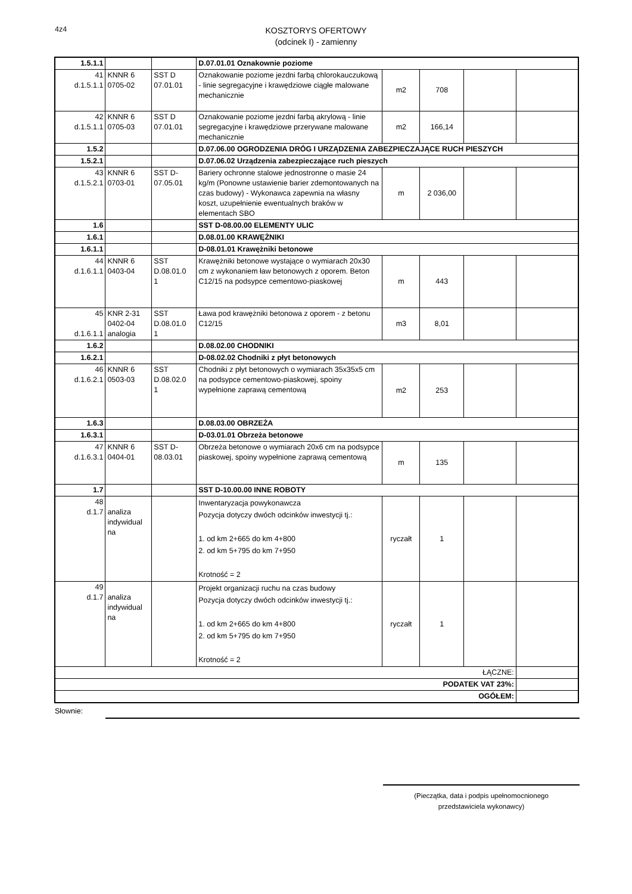4z4
KOSZTORYS OFERTOWY
(odcinek I) - zamienny
| 1.5.1.1 | | | D.07.01.01 Oznakownie poziome | | | | |
| 41 d.1.5.1.1 | KNNR 6 0705-02 | SST D 07.01.01 | Oznakowanie poziome jezdni farbą chlorokauczukową - linie segregacyjne i krawędziowe ciągłe malowane mechanicznie | m2 | 708 | | |
| 42 d.1.5.1.1 | KNNR 6 0705-03 | SST D 07.01.01 | Oznakowanie poziome jezdni farbą akrylową - linie segregacyjne i krawędziowe przerywane malowane mechanicznie | m2 | 166,14 | | |
| 1.5.2 | | | D.07.06.00 OGRODZENIA DRÓG I URZĄDZENIA ZABEZPIECZAJĄCE RUCH PIESZYCH | | | | |
| 1.5.2.1 | | | D.07.06.02 Urządzenia zabezpieczające ruch pieszych | | | | |
| 43 d.1.5.2.1 | KNNR 6 0703-01 | SST D- 07.05.01 | Bariery ochronne stalowe jednostronne o masie 24 kg/m (Ponowne ustawienie barier zdemontowanych na czas budowy) - Wykonawca zapewnia na własny koszt, uzupełnienie ewentualnych braków w elementach SBO | m | 2 036,00 | | |
| 1.6 | | | SST D-08.00.00 ELEMENTY ULIC | | | | |
| 1.6.1 | | | D.08.01.00 KRAWĘŻNIKI | | | | |
| 1.6.1.1 | | | D-08.01.01 Krawężniki betonowe | | | | |
| 44 d.1.6.1.1 | KNNR 6 0403-04 | SST D.08.01.0 1 | Krawężniki betonowe wystające o wymiarach 20x30 cm z wykonaniem ław betonowych z oporem. Beton C12/15 na podsypce cementowo-piaskowej | m | 443 | | |
| 45 d.1.6.1.1 | KNR 2-31 0402-04 analogia | SST D.08.01.0 1 | Ława pod krawężniki betonowa z oporem - z betonu C12/15 | m3 | 8,01 | | |
| 1.6.2 | | | D.08.02.00 CHODNIKI | | | | |
| 1.6.2.1 | | | D-08.02.02 Chodniki z płyt betonowych | | | | |
| 46 d.1.6.2.1 | KNNR 6 0503-03 | SST D.08.02.0 1 | Chodniki z płyt betonowych o wymiarach 35x35x5 cm na podsypce cementowo-piaskowej, spoiny wypełnione zaprawą cementową | m2 | 253 | | |
| 1.6.3 | | | D.08.03.00 OBRZEŻA | | | | |
| 1.6.3.1 | | | D-03.01.01 Obrzeża betonowe | | | | |
| 47 d.1.6.3.1 | KNNR 6 0404-01 | SST D- 08.03.01 | Obrzeża betonowe o wymiarach 20x6 cm na podsypce piaskowej, spoiny wypełnione zaprawą cementową | m | 135 | | |
| 1.7 | | | SST D-10.00.00 INNE ROBOTY | | | | |
| 48 d.1.7 | analiza indywidual na | | Inwentaryzacja powykonawcza Pozycja dotyczy dwóch odcinków inwestycji tj.: 1. od km 2+665 do km 4+800 2. od km 5+795 do km 7+950 Krotność = 2 | ryczałt | 1 | | |
| 49 d.1.7 | analiza indywidual na | | Projekt organizacji ruchu na czas budowy Pozycja dotyczy dwóch odcinków inwestycji tj.: 1. od km 2+665 do km 4+800 2. od km 5+795 do km 7+950 Krotność = 2 | ryczałt | 1 | | |
| ŁĄCZNE: | | | | | | | |
| PODATEK VAT 23%: | | | | | | | |
| OGÓŁEM: | | | | | | | |
Słownie:
(Pieczątka, data i podpis upełnomocnionego
przedstawiciela wykonawcy)